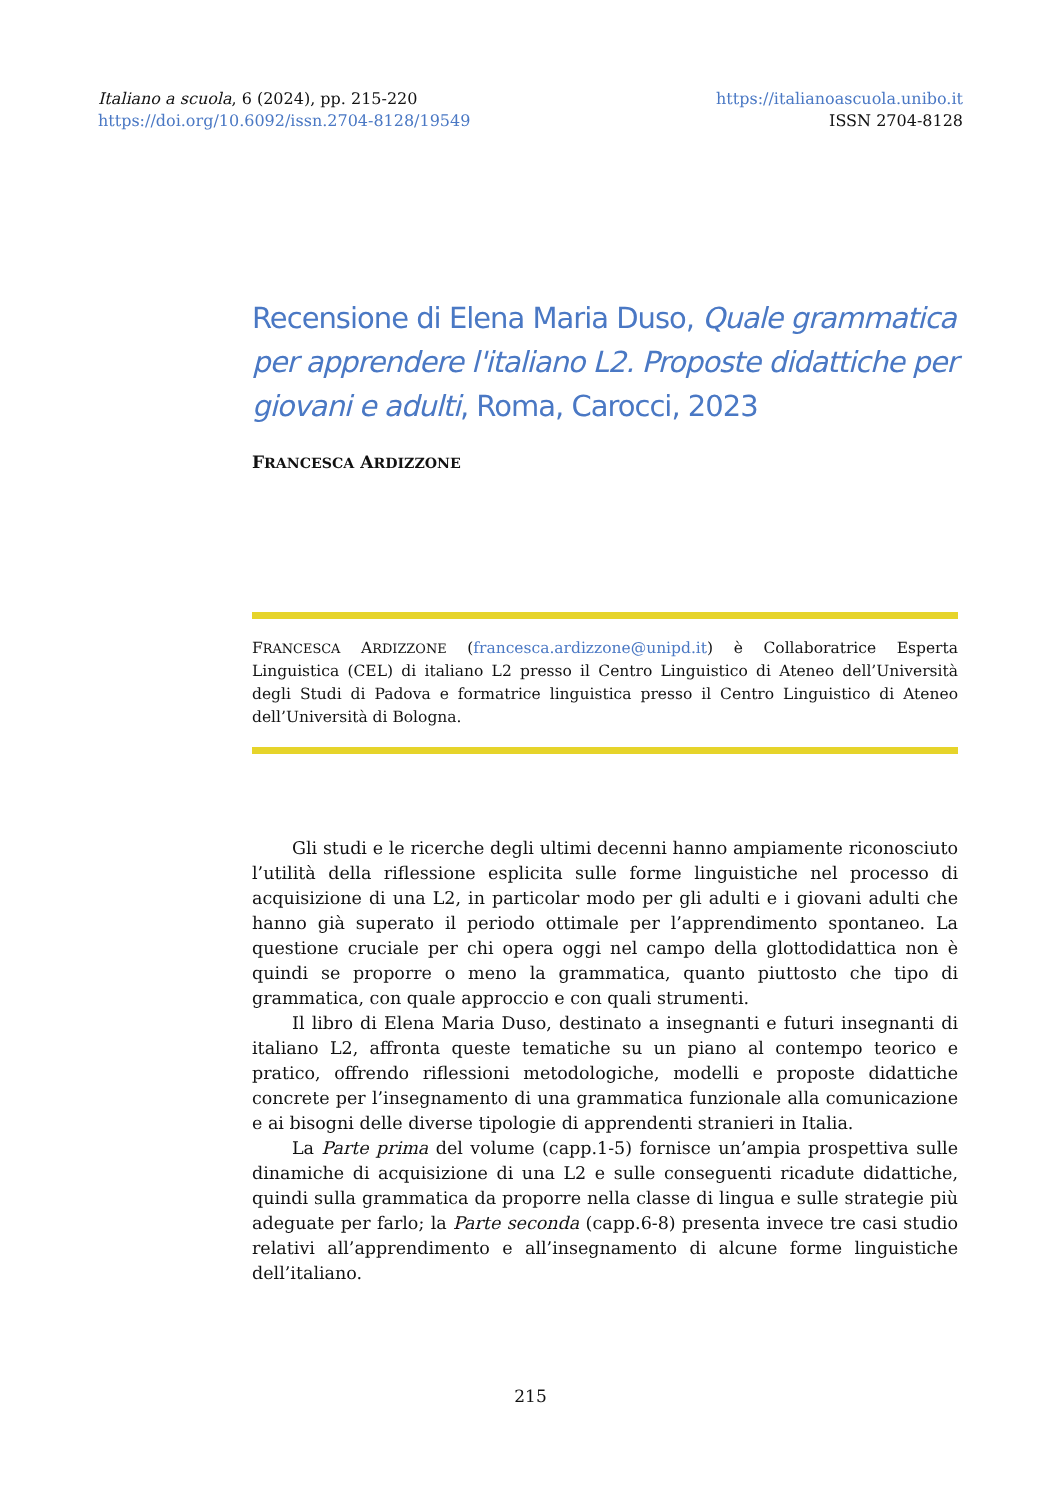Italiano a scuola, 6 (2024), pp. 215-220
https://doi.org/10.6092/issn.2704-8128/19549
https://italianoascuola.unibo.it
ISSN 2704-8128
Recensione di Elena Maria Duso, Quale grammatica per apprendere l'italiano L2. Proposte didattiche per giovani e adulti, Roma, Carocci, 2023
FRANCESCA ARDIZZONE
FRANCESCA ARDIZZONE (francesca.ardizzone@unipd.it) è Collaboratrice Esperta Linguistica (CEL) di italiano L2 presso il Centro Linguistico di Ateneo dell’Università degli Studi di Padova e formatrice linguistica presso il Centro Linguistico di Ateneo dell’Università di Bologna.
Gli studi e le ricerche degli ultimi decenni hanno ampiamente riconosciuto l’utilità della riflessione esplicita sulle forme linguistiche nel processo di acquisizione di una L2, in particolar modo per gli adulti e i giovani adulti che hanno già superato il periodo ottimale per l’apprendimento spontaneo. La questione cruciale per chi opera oggi nel campo della glottodidattica non è quindi se proporre o meno la grammatica, quanto piuttosto che tipo di grammatica, con quale approccio e con quali strumenti.
Il libro di Elena Maria Duso, destinato a insegnanti e futuri insegnanti di italiano L2, affronta queste tematiche su un piano al contempo teorico e pratico, offrendo riflessioni metodologiche, modelli e proposte didattiche concrete per l’insegnamento di una grammatica funzionale alla comunicazione e ai bisogni delle diverse tipologie di apprendenti stranieri in Italia.
La Parte prima del volume (capp.1-5) fornisce un’ampia prospettiva sulle dinamiche di acquisizione di una L2 e sulle conseguenti ricadute didattiche, quindi sulla grammatica da proporre nella classe di lingua e sulle strategie più adeguate per farlo; la Parte seconda (capp.6-8) presenta invece tre casi studio relativi all’apprendimento e all’insegnamento di alcune forme linguistiche dell’italiano.
215